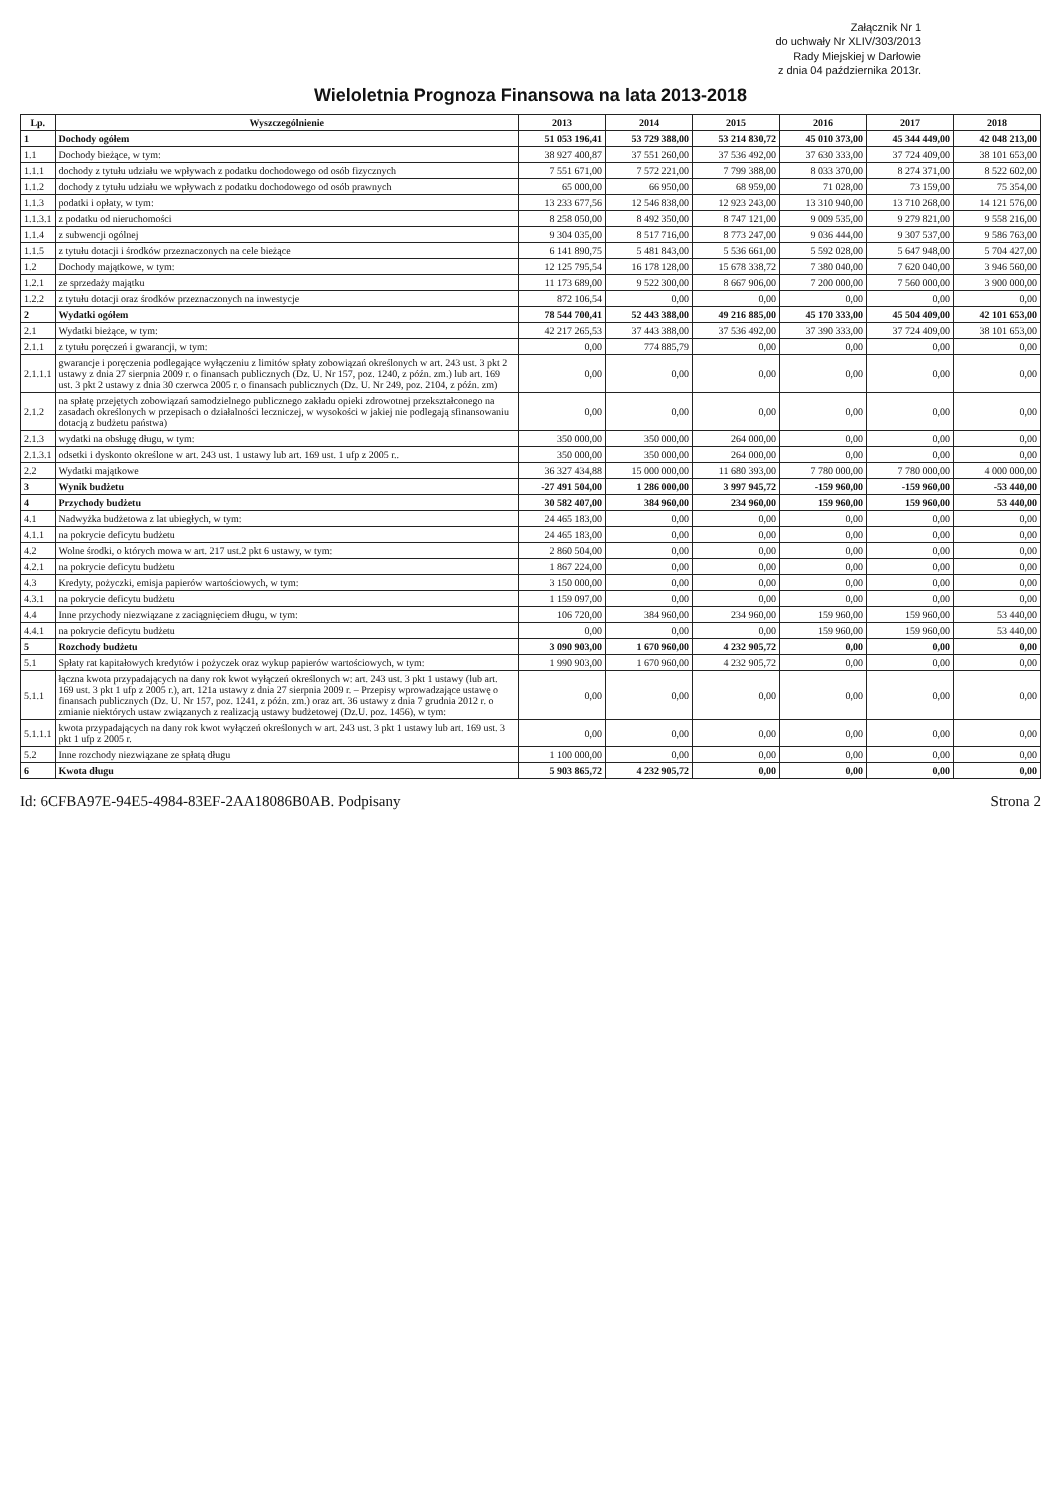Załącznik Nr 1
do uchwały Nr XLIV/303/2013
Rady Miejskiej w Darłowie
z dnia 04 października 2013r.
Wieloletnia Prognoza Finansowa na lata 2013-2018
| Lp. | Wyszczególnienie | 2013 | 2014 | 2015 | 2016 | 2017 | 2018 |
| --- | --- | --- | --- | --- | --- | --- | --- |
| 1 | Dochody ogółem | 51 053 196,41 | 53 729 388,00 | 53 214 830,72 | 45 010 373,00 | 45 344 449,00 | 42 048 213,00 |
| 1.1 | Dochody bieżące, w tym: | 38 927 400,87 | 37 551 260,00 | 37 536 492,00 | 37 630 333,00 | 37 724 409,00 | 38 101 653,00 |
| 1.1.1 | dochody z tytułu udziału we wpływach z podatku dochodowego od osób fizycznych | 7 551 671,00 | 7 572 221,00 | 7 799 388,00 | 8 033 370,00 | 8 274 371,00 | 8 522 602,00 |
| 1.1.2 | dochody z tytułu udziału we wpływach z podatku dochodowego od osób prawnych | 65 000,00 | 66 950,00 | 68 959,00 | 71 028,00 | 73 159,00 | 75 354,00 |
| 1.1.3 | podatki i opłaty, w tym: | 13 233 677,56 | 12 546 838,00 | 12 923 243,00 | 13 310 940,00 | 13 710 268,00 | 14 121 576,00 |
| 1.1.3.1 | z podatku od nieruchomości | 8 258 050,00 | 8 492 350,00 | 8 747 121,00 | 9 009 535,00 | 9 279 821,00 | 9 558 216,00 |
| 1.1.4 | z subwencji ogólnej | 9 304 035,00 | 8 517 716,00 | 8 773 247,00 | 9 036 444,00 | 9 307 537,00 | 9 586 763,00 |
| 1.1.5 | z tytułu dotacji i środków przeznaczonych na cele bieżące | 6 141 890,75 | 5 481 843,00 | 5 536 661,00 | 5 592 028,00 | 5 647 948,00 | 5 704 427,00 |
| 1.2 | Dochody majątkowe, w tym: | 12 125 795,54 | 16 178 128,00 | 15 678 338,72 | 7 380 040,00 | 7 620 040,00 | 3 946 560,00 |
| 1.2.1 | ze sprzedaży majątku | 11 173 689,00 | 9 522 300,00 | 8 667 906,00 | 7 200 000,00 | 7 560 000,00 | 3 900 000,00 |
| 1.2.2 | z tytułu dotacji oraz środków przeznaczonych na inwestycje | 872 106,54 | 0,00 | 0,00 | 0,00 | 0,00 | 0,00 |
| 2 | Wydatki ogółem | 78 544 700,41 | 52 443 388,00 | 49 216 885,00 | 45 170 333,00 | 45 504 409,00 | 42 101 653,00 |
| 2.1 | Wydatki bieżące, w tym: | 42 217 265,53 | 37 443 388,00 | 37 536 492,00 | 37 390 333,00 | 37 724 409,00 | 38 101 653,00 |
| 2.1.1 | z tytułu poręczeń i gwarancji, w tym: | 0,00 | 774 885,79 | 0,00 | 0,00 | 0,00 | 0,00 |
| 2.1.1.1 | gwarancje i poręczenia podlegające wyłączeniu z limitów spłaty zobowiązań określonych w art. 243 ust. 3 pkt 2 ustawy z dnia 27 sierpnia 2009 r. o finansach publicznych (Dz. U. Nr 157, poz. 1240, z późn. zm.) lub art. 169 ust. 3 pkt 2 ustawy z dnia 30 czerwca 2005 r. o finansach publicznych (Dz. U. Nr 249, poz. 2104, z późn. zm) | 0,00 | 0,00 | 0,00 | 0,00 | 0,00 | 0,00 |
| 2.1.2 | na spłatę przejętych zobowiązań samodzielnego publicznego zakładu opieki zdrowotnej przekształconego na zasadach określonych w przepisach o działalności leczniczej, w wysokości w jakiej nie podlegają sfinansowaniu dotacją z budżetu państwa) | 0,00 | 0,00 | 0,00 | 0,00 | 0,00 | 0,00 |
| 2.1.3 | wydatki na obsługę długu, w tym: | 350 000,00 | 350 000,00 | 264 000,00 | 0,00 | 0,00 | 0,00 |
| 2.1.3.1 | odsetki i dyskonto określone w art. 243 ust. 1 ustawy lub art. 169 ust. 1 ufp z 2005 r.. | 350 000,00 | 350 000,00 | 264 000,00 | 0,00 | 0,00 | 0,00 |
| 2.2 | Wydatki majątkowe | 36 327 434,88 | 15 000 000,00 | 11 680 393,00 | 7 780 000,00 | 7 780 000,00 | 4 000 000,00 |
| 3 | Wynik budżetu | -27 491 504,00 | 1 286 000,00 | 3 997 945,72 | -159 960,00 | -159 960,00 | -53 440,00 |
| 4 | Przychody budżetu | 30 582 407,00 | 384 960,00 | 234 960,00 | 159 960,00 | 159 960,00 | 53 440,00 |
| 4.1 | Nadwyżka budżetowa z lat ubiegłych, w tym: | 24 465 183,00 | 0,00 | 0,00 | 0,00 | 0,00 | 0,00 |
| 4.1.1 | na pokrycie deficytu budżetu | 24 465 183,00 | 0,00 | 0,00 | 0,00 | 0,00 | 0,00 |
| 4.2 | Wolne środki, o których mowa w art. 217 ust.2 pkt 6 ustawy, w tym: | 2 860 504,00 | 0,00 | 0,00 | 0,00 | 0,00 | 0,00 |
| 4.2.1 | na pokrycie deficytu budżetu | 1 867 224,00 | 0,00 | 0,00 | 0,00 | 0,00 | 0,00 |
| 4.3 | Kredyty, pożyczki, emisja papierów wartościowych, w tym: | 3 150 000,00 | 0,00 | 0,00 | 0,00 | 0,00 | 0,00 |
| 4.3.1 | na pokrycie deficytu budżetu | 1 159 097,00 | 0,00 | 0,00 | 0,00 | 0,00 | 0,00 |
| 4.4 | Inne przychody niezwiązane z zaciągnięciem długu, w tym: | 106 720,00 | 384 960,00 | 234 960,00 | 159 960,00 | 159 960,00 | 53 440,00 |
| 4.4.1 | na pokrycie deficytu budżetu | 0,00 | 0,00 | 0,00 | 159 960,00 | 159 960,00 | 53 440,00 |
| 5 | Rozchody budżetu | 3 090 903,00 | 1 670 960,00 | 4 232 905,72 | 0,00 | 0,00 | 0,00 |
| 5.1 | Spłaty rat kapitałowych kredytów i pożyczek oraz wykup papierów wartościowych, w tym: | 1 990 903,00 | 1 670 960,00 | 4 232 905,72 | 0,00 | 0,00 | 0,00 |
| 5.1.1 | łączna kwota przypadających na dany rok kwot wyłączeń określonych w: art. 243 ust. 3 pkt 1 ustawy (lub art. 169 ust. 3 pkt 1 ufp z 2005 r.), art. 121a ustawy z dnia 27 sierpnia 2009 r. – Przepisy wprowadzające ustawę o finansach publicznych (Dz. U. Nr 157, poz. 1241, z późn. zm.) oraz art. 36 ustawy z dnia 7 grudnia 2012 r. o zmianie niektórych ustaw związanych z realizacją ustawy budżetowej (Dz.U. poz. 1456), w tym: | 0,00 | 0,00 | 0,00 | 0,00 | 0,00 | 0,00 |
| 5.1.1.1 | kwota przypadających na dany rok kwot wyłączeń określonych w art. 243 ust. 3 pkt 1 ustawy lub art. 169 ust. 3 pkt 1 ufp z 2005 r. | 0,00 | 0,00 | 0,00 | 0,00 | 0,00 | 0,00 |
| 5.2 | Inne rozchody niezwiązane ze spłatą długu | 1 100 000,00 | 0,00 | 0,00 | 0,00 | 0,00 | 0,00 |
| 6 | Kwota długu | 5 903 865,72 | 4 232 905,72 | 0,00 | 0,00 | 0,00 | 0,00 |
Id: 6CFBA97E-94E5-4984-83EF-2AA18086B0AB. Podpisany Strona 2